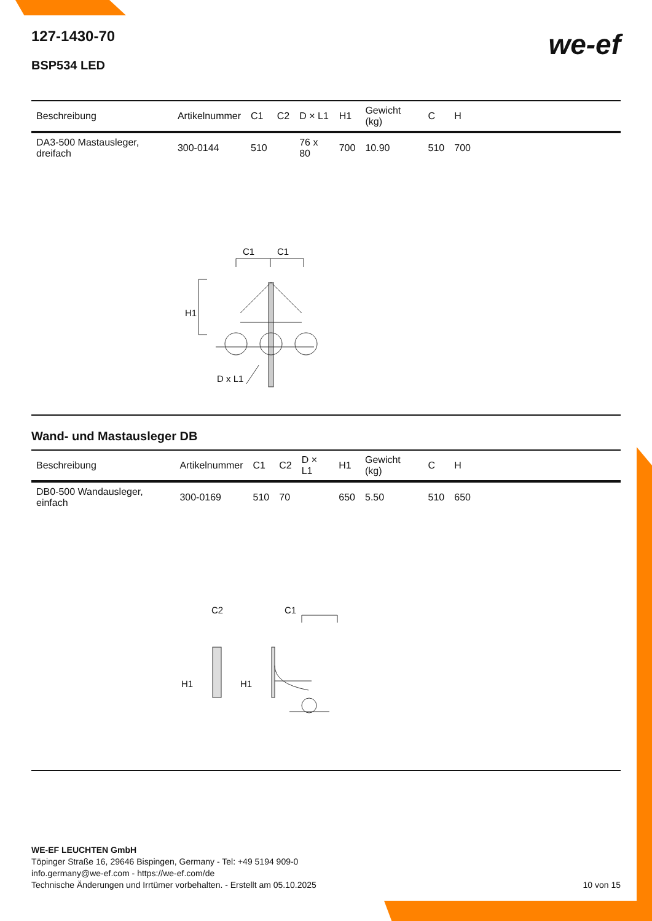we-ef
127-1430-70
BSP534 LED
| Beschreibung | Artikelnummer | C1 | C2 | D × L1 | H1 | Gewicht (kg) | C | H | |
| --- | --- | --- | --- | --- | --- | --- | --- | --- | --- |
| DA3-500 Mastausleger, dreifach | 300-0144 | 510 | | 76 x 80 | 700 | 10.90 | 510 | 700 | |
C1
C1
H1
D x L1
Wand- und Mastausleger DB
| Beschreibung | Artikelnummer | C1 | C2 | D × L1 | H1 | Gewicht (kg) | C | H | |
| --- | --- | --- | --- | --- | --- | --- | --- | --- | --- |
| DB0-500 Wandausleger, einfach | 300-0169 | 510 | 70 | | 650 | 5.50 | 510 | 650 | |
C2
C1
H1
H1
WE-EF LEUCHTEN GmbH
Töpinger Straße 16, 29646 Bispingen, Germany - Tel: +49 5194 909-0
info.germany@we-ef.com - https://we-ef.com/de
Technische Änderungen und Irrtümer vorbehalten. - Erstellt am 05.10.2025 10 von 15